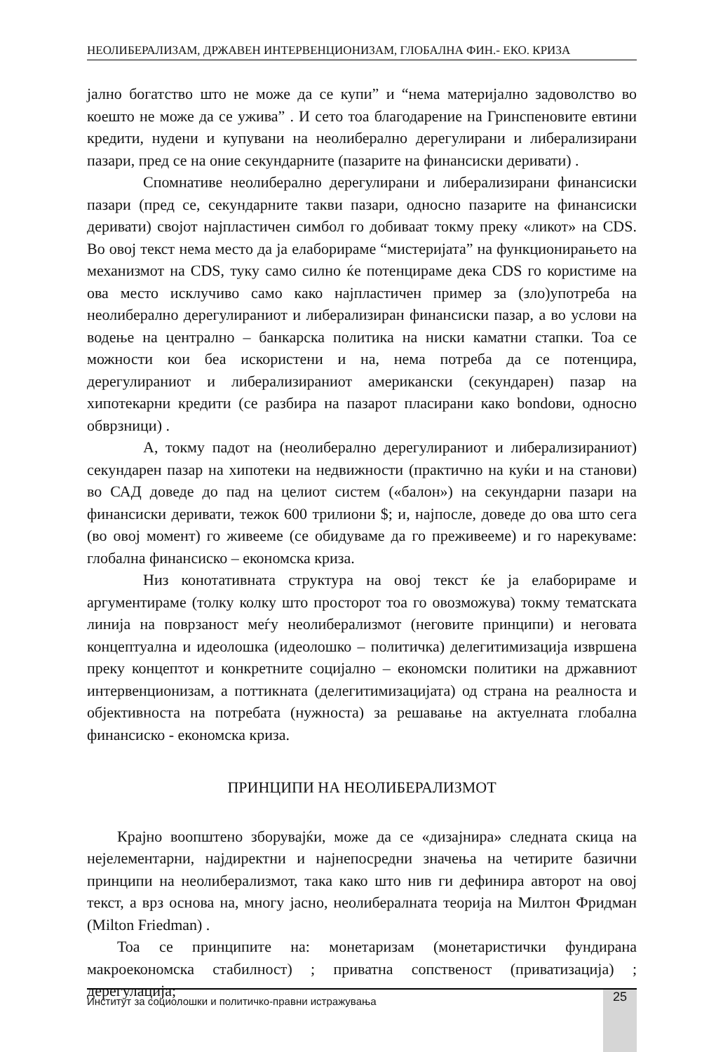НЕОЛИБЕРАЛИЗАМ, ДРЖАВЕН ИНТЕРВЕНЦИОНИЗАМ, ГЛОБАЛНА ФИН.- ЕКО. КРИЗА
јално богатство што не може да се купи” и “нема материјално задоволство во коешто не може да се ужива” . И сето тоа благодарение на Гринспеновите евтини кредити, нудени и купувани на неолиберално дерегулирани и либерализирани пазари, пред се на оние секундарните (пазарите на финансиски деривати) .
Спомнативе неолиберално дерегулирани и либерализирани финансиски пазари (пред се, секундарните такви пазари, односно пазарите на финансиски деривати) својот најпластичен симбол го добиваат токму преку «ликот» на CDS. Во овој текст нема место да ја елаборираме “мистеријата” на функционирањето на механизмот на CDS, туку само силно ќе потенцираме дека CDS го користиме на ова место исклучиво само како најпластичен пример за (зло)употреба на неолиберално дерегулираниот и либерализиран финансиски пазар, а во услови на водење на централно – банкарска политика на ниски каматни стапки. Тоа се можности кои беа искористени и на, нема потреба да се потенцира, дерегулираниот и либерализираниот американски (секундарен) пазар на хипотекарни кредити (се разбира на пазарот пласирани како bondови, односно обврзници) .
А, токму падот на (неолиберално дерегулираниот и либерализираниот) секундарен пазар на хипотеки на недвижности (практично на куќи и на станови) во САД доведе до пад на целиот систем («балон») на секундарни пазари на финансиски деривати, тежок 600 трилиони $; и, најпосле, доведе до ова што сега (во овој момент) го живееме (се обидуваме да го преживееме) и го нарекуваме: глобална финансиско – економска криза.
Низ конотативната структура на овој текст ќе ја елаборираме и аргументираме (толку колку што просторот тоа го овозможува) токму тематската линија на поврзаност меѓу неолиберализмот (неговите принципи) и неговата концептуална и идеолошка (идеолошко – политичка) делегитимизација извршена преку концептот и конкретните социјално – економски политики на државниот интервенционизам, а поттикната (делегитимизацијата) од страна на реалноста и објективноста на потребата (нужноста) за решавање на актуелната глобална финансиско - економска криза.
ПРИНЦИПИ НА НЕОЛИБЕРАЛИЗМОТ
Крајно воопштено зборувајќи, може да се «дизајнира» следната скица на нејелементарни, најдиректни и најнепосредни значења на четирите базични принципи на неолиберализмот, така како што нив ги дефинира авторот на овој текст, а врз основа на, многу јасно, неолибералната теорија на Милтон Фридман (Milton Friedman) .
Тоа се принципите на: монетаризам (монетаристички фундирана макроекономска стабилност) ; приватна сопственост (приватизација) ; дерегулација;
Институт за социолошки и политичко-правни истражувања 25